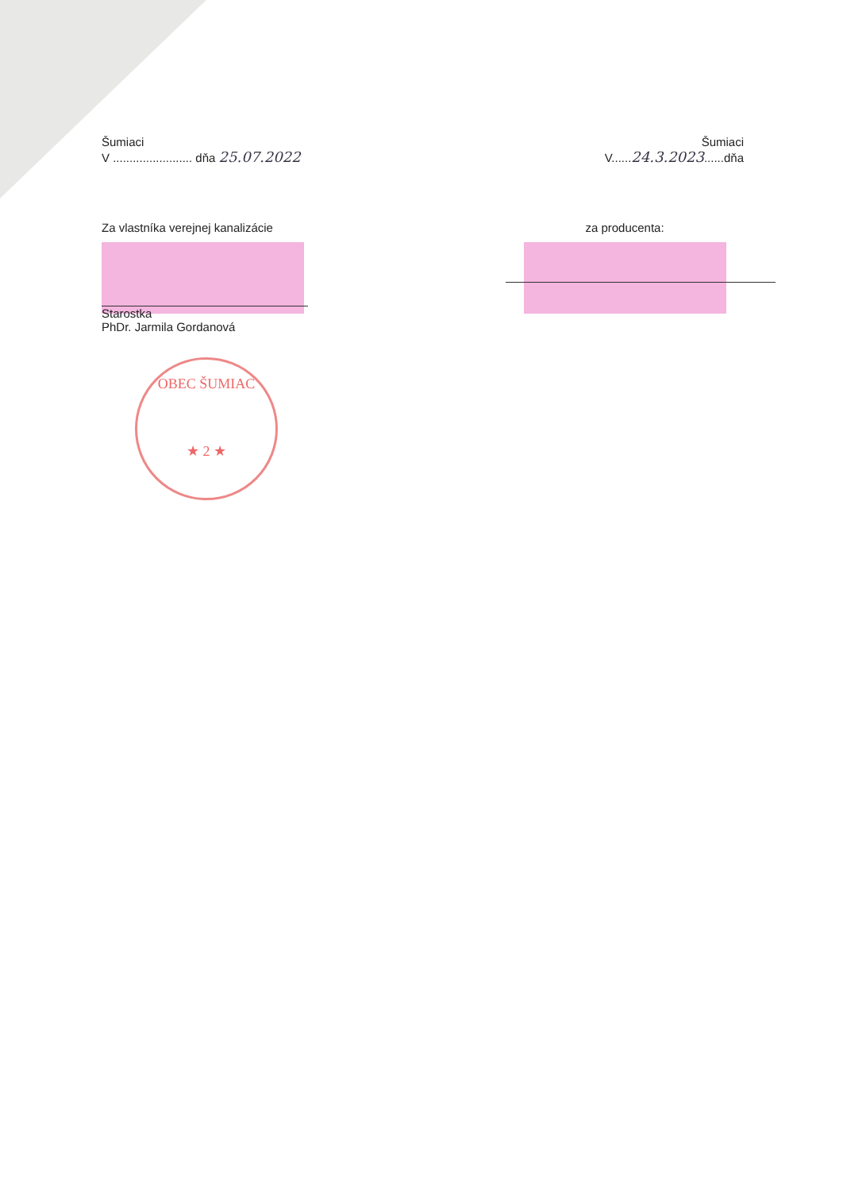Šumiaci
V ........................ dňa 25.07.2022
Šumiaci
V......24.3.2023......dňa
Za vlastníka verejnej kanalizácie
Starostka
PhDr. Jarmila Gordanová
za producenta:
OBEC ŠUMIAC
★ 2 ★